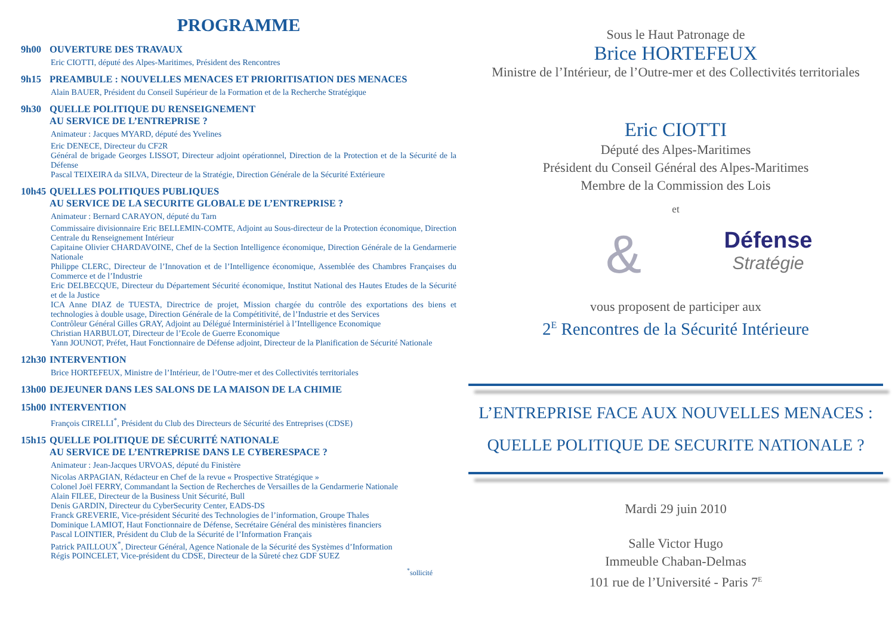PROGRAMME
9h00 OUVERTURE DES TRAVAUX
Eric CIOTTI, député des Alpes-Maritimes, Président des Rencontres
9h15 PREAMBULE : NOUVELLES MENACES ET PRIORITISATION DES MENACES
Alain BAUER, Président du Conseil Supérieur de la Formation et de la Recherche Stratégique
9h30 QUELLE POLITIQUE DU RENSEIGNEMENT
AU SERVICE DE L’ENTREPRISE ?
Animateur : Jacques MYARD, député des Yvelines
Eric DENECE, Directeur du CF2R
Général de brigade Georges LISSOT, Directeur adjoint opérationnel, Direction de la Protection et de la Sécurité de la Défense
Pascal TEIXEIRA da SILVA, Directeur de la Stratégie, Direction Générale de la Sécurité Extérieure
10h45 QUELLES POLITIQUES PUBLIQUES
AU SERVICE DE LA SECURITE GLOBALE DE L’ENTREPRISE ?
Animateur : Bernard CARAYON, député du Tarn
Commissaire divisionnaire Eric BELLEMIN-COMTE, Adjoint au Sous-directeur de la Protection économique, Direction Centrale du Renseignement Intérieur
Capitaine Olivier CHARDAVOINE, Chef de la Section Intelligence économique, Direction Générale de la Gendarmerie Nationale
Philippe CLERC, Directeur de l’Innovation et de l’Intelligence économique, Assemblée des Chambres Françaises du Commerce et de l’Industrie
Eric DELBECQUE, Directeur du Département Sécurité économique, Institut National des Hautes Etudes de la Sécurité et de la Justice
ICA Anne DIAZ de TUESTA, Directrice de projet, Mission chargée du contrôle des exportations des biens et technologies à double usage, Direction Générale de la Compétitivité, de l’Industrie et des Services
Contrôleur Général Gilles GRAY, Adjoint au Délégué Interministériel à l’Intelligence Economique
Christian HARBULOT, Directeur de l’Ecole de Guerre Economique
Yann JOUNOT, Préfet, Haut Fonctionnaire de Défense adjoint, Directeur de la Planification de Sécurité Nationale
12h30 INTERVENTION
Brice HORTEFEUX, Ministre de l’Intérieur, de l’Outre-mer et des Collectivités territoriales
13h00 DEJEUNER DANS LES SALONS DE LA MAISON DE LA CHIMIE
15h00 INTERVENTION
François CIRELLI<sup>*</sup>, Président du Club des Directeurs de Sécurité des Entreprises (CDSE)
15h15 QUELLE POLITIQUE DE SÉCURITÉ NATIONALE
AU SERVICE DE L’ENTREPRISE DANS LE CYBERESPACE ?
Animateur : Jean-Jacques URVOAS, député du Finistère
Nicolas ARPAGIAN, Rédacteur en Chef de la revue « Prospective Stratégique »
Colonel Joël FERRY, Commandant la Section de Recherches de Versailles de la Gendarmerie Nationale
Alain FILEE, Directeur de la Business Unit Sécurité, Bull
Denis GARDIN, Directeur du CyberSecurity Center, EADS-DS
Franck GREVERIE, Vice-président Sécurité des Technologies de l’information, Groupe Thales
Dominique LAMIOT, Haut Fonctionnaire de Défense, Secrétaire Général des ministères financiers
Pascal LOINTIER, Président du Club de la Sécurité de l’Information Français
Patrick PAILLOUX<sup>*</sup>, Directeur Général, Agence Nationale de la Sécurité des Systèmes d’Information
Régis POINCELET, Vice-président du CDSE, Directeur de la Sûreté chez GDF SUEZ
<sup>*</sup> sollicité
Sous le Haut Patronage de
Brice HORTEFEUX
Ministre de l’Intérieur, de l’Outre-mer et des Collectivités territoriales
Eric CIOTTI
Député des Alpes-Maritimes
Président du Conseil Général des Alpes-Maritimes
Membre de la Commission des Lois
et
&
Défense
Stratégie
vous proposent de participer aux
2<sup>E</sup> Rencontres de la Sécurité Intérieure
L’ENTREPRISE FACE AUX NOUVELLES MENACES :
QUELLE POLITIQUE DE SECURITE NATIONALE ?
Mardi 29 juin 2010
Salle Victor Hugo
Immeuble Chaban-Delmas
101 rue de l’Université - Paris 7<sup>E</sup>